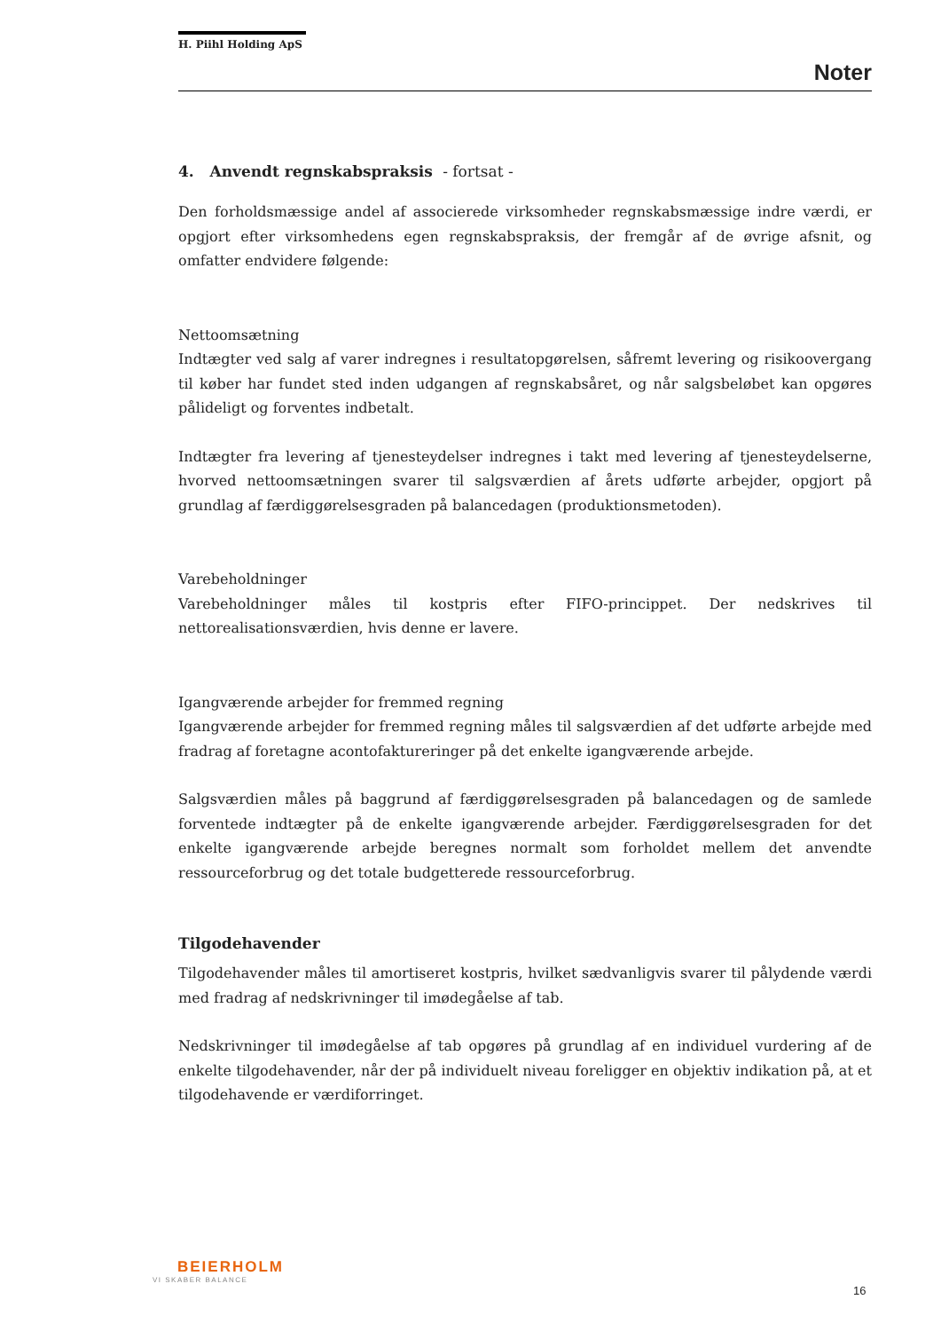H. Piihl Holding ApS
Noter
4. Anvendt regnskabspraksis - fortsat -
Den forholdsmæssige andel af associerede virksomheder regnskabsmæssige indre værdi, er opgjort efter virksomhedens egen regnskabspraksis, der fremgår af de øvrige afsnit, og omfatter endvidere følgende:
Nettoomsætning
Indtægter ved salg af varer indregnes i resultatopgørelsen, såfremt levering og risikoovergang til køber har fundet sted inden udgangen af regnskabsåret, og når salgsbeløbet kan opgøres pålideligt og forventes indbetalt.
Indtægter fra levering af tjenesteydelser indregnes i takt med levering af tjenesteydelserne, hvorved nettoomsætningen svarer til salgsværdien af årets udførte arbejder, opgjort på grundlag af færdiggørelsesgraden på balancedagen (produktionsmetoden).
Varebeholdninger
Varebeholdninger måles til kostpris efter FIFO-princippet. Der nedskrives til nettorealisationsværdien, hvis denne er lavere.
Igangværende arbejder for fremmed regning
Igangværende arbejder for fremmed regning måles til salgsværdien af det udførte arbejde med fradrag af foretagne acontofaktureringer på det enkelte igangværende arbejde.
Salgsværdien måles på baggrund af færdiggørelsesgraden på balancedagen og de samlede forventede indtægter på de enkelte igangværende arbejder. Færdiggørelsesgraden for det enkelte igangværende arbejde beregnes normalt som forholdet mellem det anvendte ressourceforbrug og det totale budgetterede ressourceforbrug.
Tilgodehavender
Tilgodehavender måles til amortiseret kostpris, hvilket sædvanligvis svarer til pålydende værdi med fradrag af nedskrivninger til imødegåelse af tab.
Nedskrivninger til imødegåelse af tab opgøres på grundlag af en individuel vurdering af de enkelte tilgodehavender, når der på individuelt niveau foreligger en objektiv indikation på, at et tilgodehavende er værdiforringet.
BEIERHOLM
VI SKABER BALANCE
16